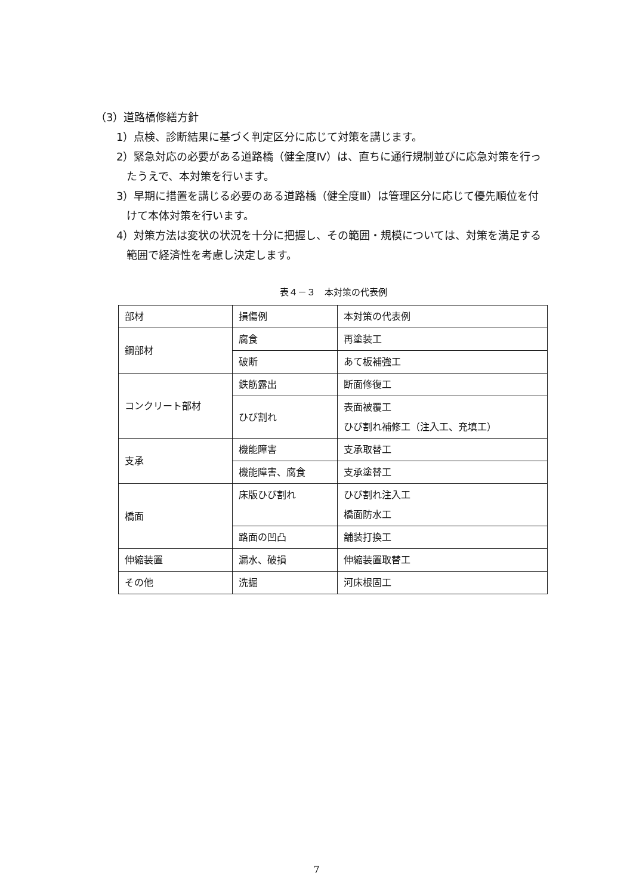（3）道路橋修繕方針
1）点検、診断結果に基づく判定区分に応じて対策を講じます。
2）緊急対応の必要がある道路橋（健全度Ⅳ）は、直ちに通行規制並びに応急対策を行ったうえで、本対策を行います。
3）早期に措置を講じる必要のある道路橋（健全度Ⅲ）は管理区分に応じて優先順位を付けて本体対策を行います。
4）対策方法は変状の状況を十分に把握し、その範囲・規模については、対策を満足する範囲で経済性を考慮し決定します。
表４－３　本対策の代表例
| 部材 | 損傷例 | 本対策の代表例 |
| 鋼部材 | 腐食 | 再塗装工 |
| | 破断 | あて板補強工 |
| コンクリート部材 | 鉄筋露出 | 断面修復工 |
| | ひび割れ | 表面被覆工 ひび割れ補修工（注入工、充填工） |
| 支承 | 機能障害 | 支承取替工 |
| | 機能障害、腐食 | 支承塗替工 |
| 橋面 | 床版ひび割れ | ひび割れ注入工 橋面防水工 |
| | 路面の凹凸 | 舗装打換工 |
| 伸縮装置 | 漏水、破損 | 伸縮装置取替工 |
| その他 | 洗掘 | 河床根固工 |
7